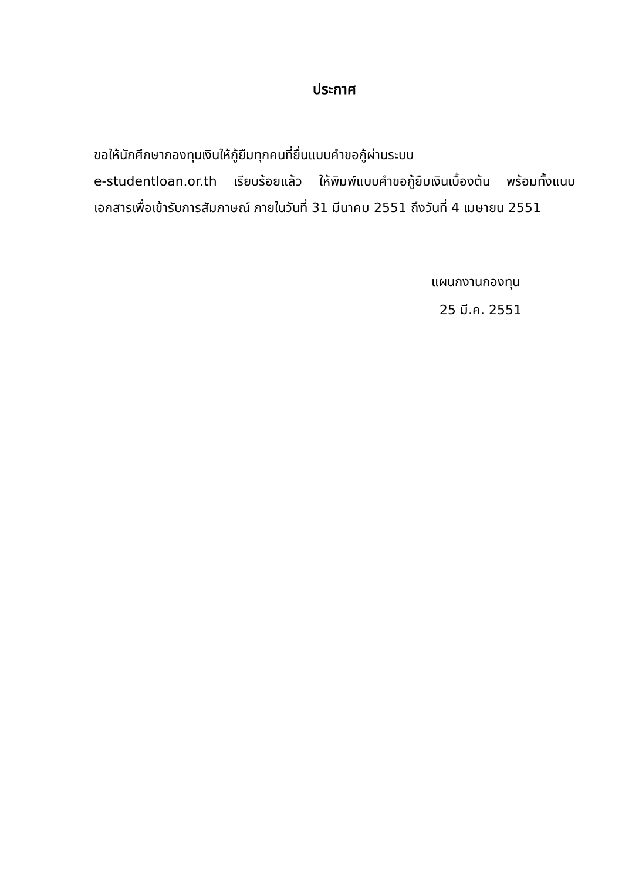ประกาศ
ขอให้นักศึกษากองทุนเงินให้กู้ยืมทุกคนที่ยื่นแบบคำขอกู้ผ่านระบบ
e-studentloan.or.th เรียบร้อยแล้ว ให้พิมพ์แบบคำขอกู้ยืมเงินเบื้องต้น พร้อมทั้งแนบเอกสารเพื่อเข้ารับการสัมภาษณ์ ภายในวันที่ 31 มีนาคม 2551 ถึงวันที่ 4 เมษายน 2551
แผนกงานกองทุน
25 มี.ค. 2551